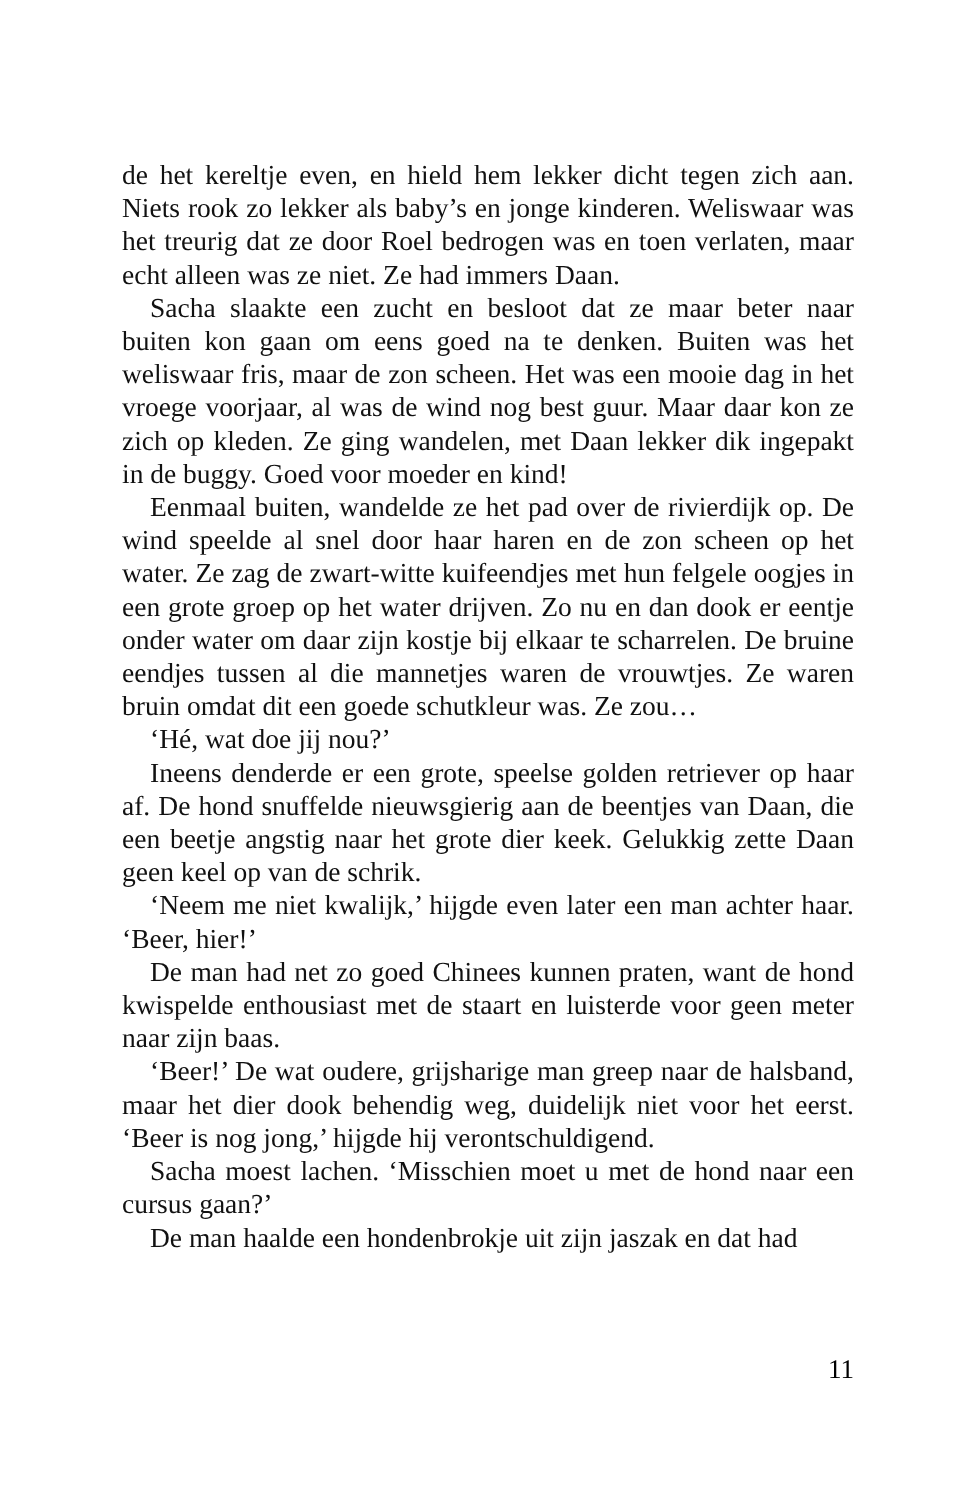de het kereltje even, en hield hem lekker dicht tegen zich aan. Niets rook zo lekker als baby’s en jonge kinderen. Weliswaar was het treurig dat ze door Roel bedrogen was en toen verlaten, maar echt alleen was ze niet. Ze had immers Daan.
Sacha slaakte een zucht en besloot dat ze maar beter naar buiten kon gaan om eens goed na te denken. Buiten was het weliswaar fris, maar de zon scheen. Het was een mooie dag in het vroege voorjaar, al was de wind nog best guur. Maar daar kon ze zich op kleden. Ze ging wandelen, met Daan lekker dik ingepakt in de buggy. Goed voor moeder en kind!
Eenmaal buiten, wandelde ze het pad over de rivierdijk op. De wind speelde al snel door haar haren en de zon scheen op het water. Ze zag de zwart-witte kuifeendjes met hun felgele oogjes in een grote groep op het water drijven. Zo nu en dan dook er eentje onder water om daar zijn kostje bij elkaar te scharrelen. De bruine eendjes tussen al die mannetjes waren de vrouwtjes. Ze waren bruin omdat dit een goede schutkleur was. Ze zou…
‘Hé, wat doe jij nou?’
Ineens denderde er een grote, speelse golden retriever op haar af. De hond snuffelde nieuwsgierig aan de beentjes van Daan, die een beetje angstig naar het grote dier keek. Gelukkig zette Daan geen keel op van de schrik.
‘Neem me niet kwalijk,’ hijgde even later een man achter haar. ‘Beer, hier!’
De man had net zo goed Chinees kunnen praten, want de hond kwispelde enthousiast met de staart en luisterde voor geen meter naar zijn baas.
‘Beer!’ De wat oudere, grijsharige man greep naar de halsband, maar het dier dook behendig weg, duidelijk niet voor het eerst. ‘Beer is nog jong,’ hijgde hij verontschuldigend.
Sacha moest lachen. ‘Misschien moet u met de hond naar een cursus gaan?’
De man haalde een hondenbrokje uit zijn jaszak en dat had
11